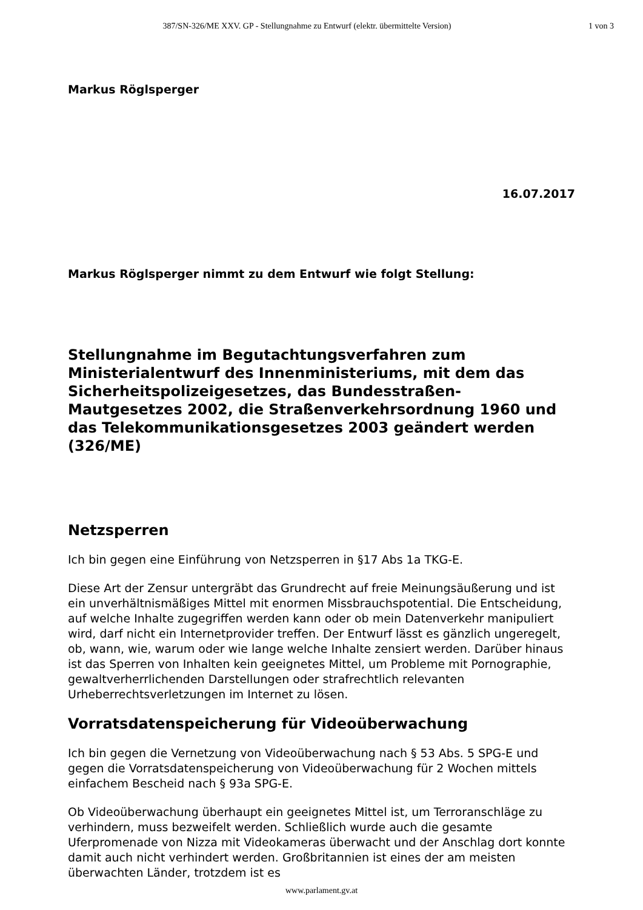387/SN-326/ME XXV. GP - Stellungnahme zu Entwurf (elektr. übermittelte Version)
1 von 3
Markus Röglsperger
16.07.2017
Markus Röglsperger nimmt zu dem Entwurf wie folgt Stellung:
Stellungnahme im Begutachtungsverfahren zum Ministerialentwurf des Innenministeriums, mit dem das Sicherheitspolizeigesetzes, das Bundesstraßen-Mautgesetzes 2002, die Straßenverkehrsordnung 1960 und das Telekommunikationsgesetzes 2003 geändert werden (326/ME)
Netzsperren
Ich bin gegen eine Einführung von Netzsperren in §17 Abs 1a TKG-E.
Diese Art der Zensur untergräbt das Grundrecht auf freie Meinungsäußerung und ist ein unverhältnismäßiges Mittel mit enormen Missbrauchspotential. Die Entscheidung, auf welche Inhalte zugegriffen werden kann oder ob mein Datenverkehr manipuliert wird, darf nicht ein Internetprovider treffen. Der Entwurf lässt es gänzlich ungeregelt, ob, wann, wie, warum oder wie lange welche Inhalte zensiert werden. Darüber hinaus ist das Sperren von Inhalten kein geeignetes Mittel, um Probleme mit Pornographie, gewaltverherrlichenden Darstellungen oder strafrechtlich relevanten Urheberrechtsverletzungen im Internet zu lösen.
Vorratsdatenspeicherung für Videoüberwachung
Ich bin gegen die Vernetzung von Videoüberwachung nach § 53 Abs. 5 SPG-E und gegen die Vorratsdatenspeicherung von Videoüberwachung für 2 Wochen mittels einfachem Bescheid nach § 93a SPG-E.
Ob Videoüberwachung überhaupt ein geeignetes Mittel ist, um Terroranschläge zu verhindern, muss bezweifelt werden. Schließlich wurde auch die gesamte Uferpromenade von Nizza mit Videokameras überwacht und der Anschlag dort konnte damit auch nicht verhindert werden. Großbritannien ist eines der am meisten überwachten Länder, trotzdem ist es
www.parlament.gv.at